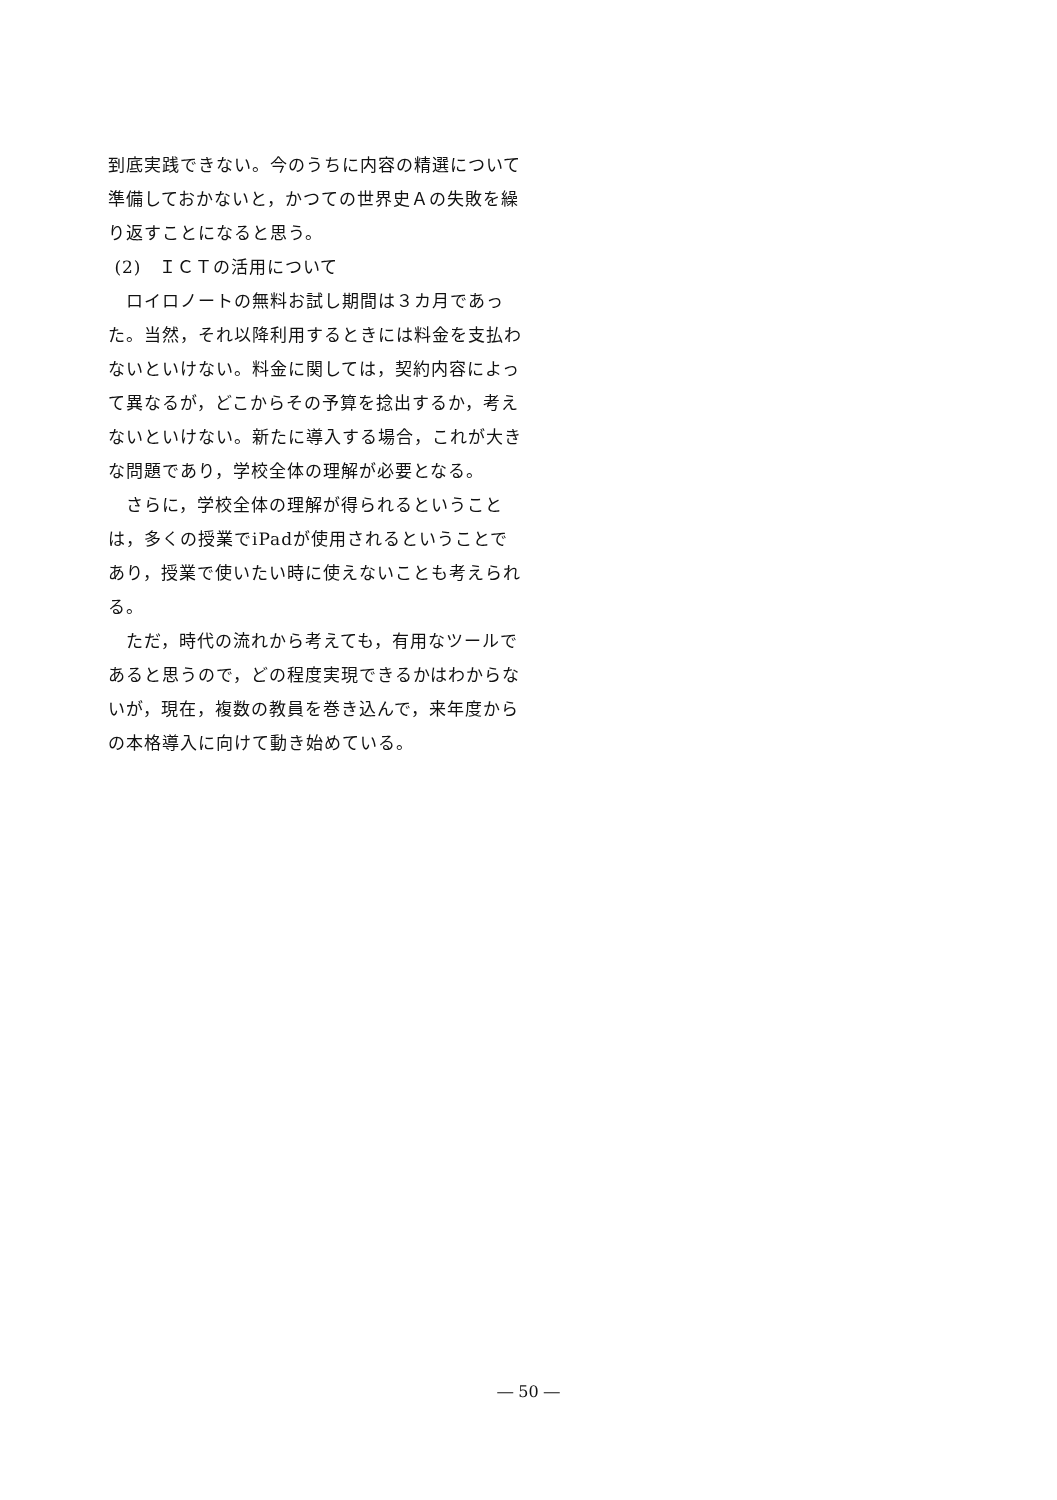到底実践できない。今のうちに内容の精選について準備しておかないと，かつての世界史Ａの失敗を繰り返すことになると思う。
(2)　ＩＣＴの活用について
　ロイロノートの無料お試し期間は３カ月であった。当然，それ以降利用するときには料金を支払わないといけない。料金に関しては，契約内容によって異なるが，どこからその予算を捻出するか，考えないといけない。新たに導入する場合，これが大きな問題であり，学校全体の理解が必要となる。
　さらに，学校全体の理解が得られるということは，多くの授業でiPadが使用されるということであり，授業で使いたい時に使えないことも考えられる。
　ただ，時代の流れから考えても，有用なツールであると思うので，どの程度実現できるかはわからないが，現在，複数の教員を巻き込んで，来年度からの本格導入に向けて動き始めている。
― 50 ―